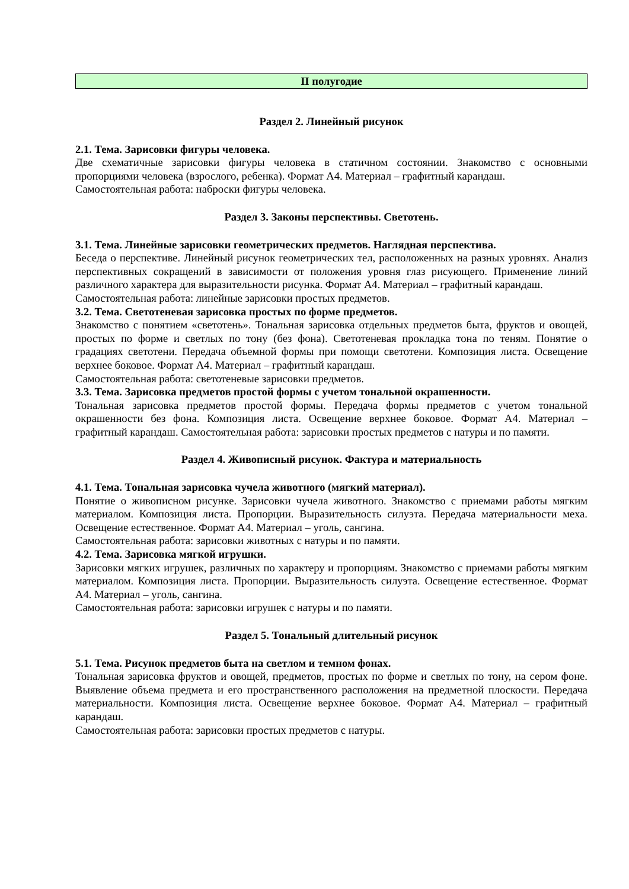II полугодие
Раздел 2. Линейный рисунок
2.1. Тема. Зарисовки фигуры человека.
Две схематичные зарисовки фигуры человека в статичном состоянии. Знакомство с основными пропорциями человека (взрослого, ребенка). Формат А4. Материал – графитный карандаш.
Самостоятельная работа: наброски фигуры человека.
Раздел 3. Законы перспективы. Светотень.
3.1. Тема. Линейные зарисовки геометрических предметов. Наглядная перспектива.
Беседа о перспективе. Линейный рисунок геометрических тел, расположенных на разных уровнях. Анализ перспективных сокращений в зависимости от положения уровня глаз рисующего. Применение линий различного характера для выразительности рисунка. Формат А4. Материал – графитный карандаш.
Самостоятельная работа: линейные зарисовки простых предметов.
3.2. Тема. Светотеневая зарисовка простых по форме предметов.
Знакомство с понятием «светотень». Тональная зарисовка отдельных предметов быта, фруктов и овощей, простых по форме и светлых по тону (без фона). Светотеневая прокладка тона по теням. Понятие о градациях светотени. Передача объемной формы при помощи светотени. Композиция листа. Освещение верхнее боковое. Формат А4. Материал – графитный карандаш.
Самостоятельная работа: светотеневые зарисовки предметов.
3.3. Тема. Зарисовка предметов простой формы с учетом тональной окрашенности.
Тональная зарисовка предметов простой формы. Передача формы предметов с учетом тональной окрашенности без фона. Композиция листа. Освещение верхнее боковое. Формат А4. Материал – графитный карандаш. Самостоятельная работа: зарисовки простых предметов с натуры и по памяти.
Раздел 4. Живописный рисунок. Фактура и материальность
4.1. Тема. Тональная зарисовка чучела животного (мягкий материал).
Понятие о живописном рисунке. Зарисовки чучела животного. Знакомство с приемами работы мягким материалом. Композиция листа. Пропорции. Выразительность силуэта. Передача материальности меха. Освещение естественное. Формат А4. Материал – уголь, сангина.
Самостоятельная работа: зарисовки животных с натуры и по памяти.
4.2. Тема. Зарисовка мягкой игрушки.
Зарисовки мягких игрушек, различных по характеру и пропорциям. Знакомство с приемами работы мягким материалом. Композиция листа. Пропорции. Выразительность силуэта. Освещение естественное. Формат А4. Материал – уголь, сангина.
Самостоятельная работа: зарисовки игрушек с натуры и по памяти.
Раздел 5. Тональный длительный рисунок
5.1. Тема. Рисунок предметов быта на светлом и темном фонах.
Тональная зарисовка фруктов и овощей, предметов, простых по форме и светлых по тону, на сером фоне. Выявление объема предмета и его пространственного расположения на предметной плоскости. Передача материальности. Композиция листа. Освещение верхнее боковое. Формат А4. Материал – графитный карандаш.
Самостоятельная работа: зарисовки простых предметов с натуры.